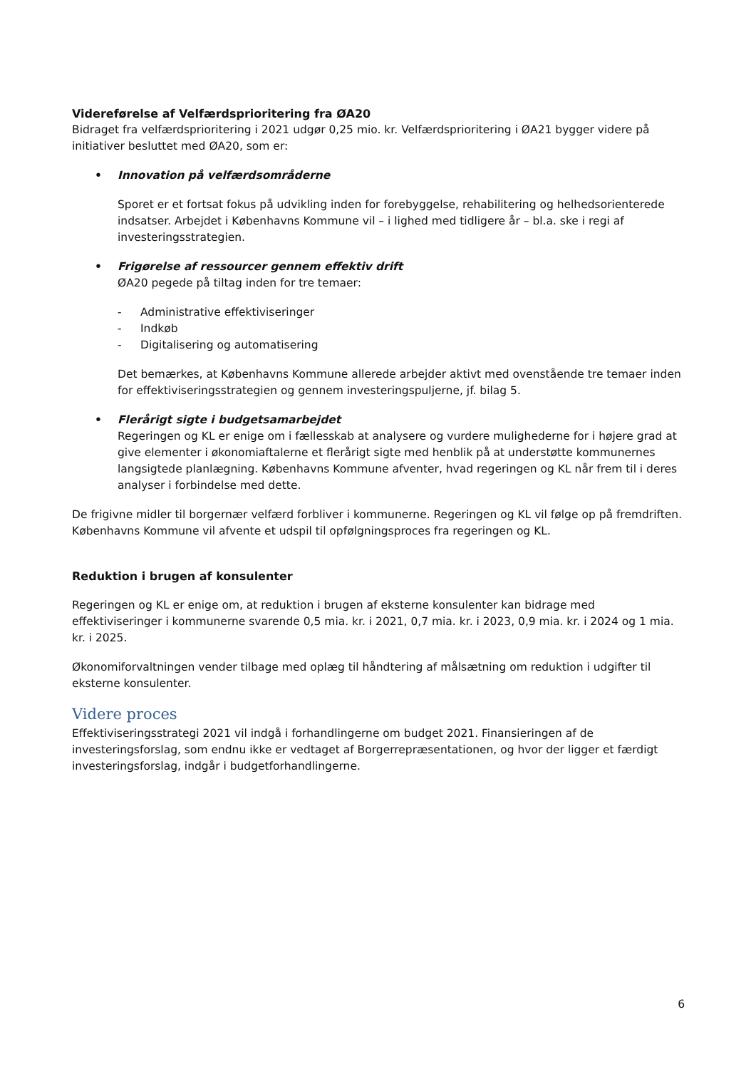Videreførelse af Velfærdsprioritering fra ØA20
Bidraget fra velfærdsprioritering i 2021 udgør 0,25 mio. kr. Velfærdsprioritering i ØA21 bygger videre på initiativer besluttet med ØA20, som er:
• Innovation på velfærdsområderne
Sporet er et fortsat fokus på udvikling inden for forebyggelse, rehabilitering og helhedsorienterede indsatser. Arbejdet i Københavns Kommune vil – i lighed med tidligere år – bl.a. ske i regi af investeringsstrategien.
• Frigørelse af ressourcer gennem effektiv drift
ØA20 pegede på tiltag inden for tre temaer:
- Administrative effektiviseringer
- Indkøb
- Digitalisering og automatisering
Det bemærkes, at Københavns Kommune allerede arbejder aktivt med ovenstående tre temaer inden for effektiviseringsstrategien og gennem investeringspuljerne, jf. bilag 5.
• Flerårigt sigte i budgetsamarbejdet
Regeringen og KL er enige om i fællesskab at analysere og vurdere mulighederne for i højere grad at give elementer i økonomiaftalerne et flerårigt sigte med henblik på at understøtte kommunernes langsigtede planlægning. Københavns Kommune afventer, hvad regeringen og KL når frem til i deres analyser i forbindelse med dette.
De frigivne midler til borgernær velfærd forbliver i kommunerne. Regeringen og KL vil følge op på fremdriften. Københavns Kommune vil afvente et udspil til opfølgningsproces fra regeringen og KL.
Reduktion i brugen af konsulenter
Regeringen og KL er enige om, at reduktion i brugen af eksterne konsulenter kan bidrage med effektiviseringer i kommunerne svarende 0,5 mia. kr. i 2021, 0,7 mia. kr. i 2023, 0,9 mia. kr. i 2024 og 1 mia. kr. i 2025.
Økonomiforvaltningen vender tilbage med oplæg til håndtering af målsætning om reduktion i udgifter til eksterne konsulenter.
Videre proces
Effektiviseringsstrategi 2021 vil indgå i forhandlingerne om budget 2021. Finansieringen af de investeringsforslag, som endnu ikke er vedtaget af Borgerrepræsentationen, og hvor der ligger et færdigt investeringsforslag, indgår i budgetforhandlingerne.
6